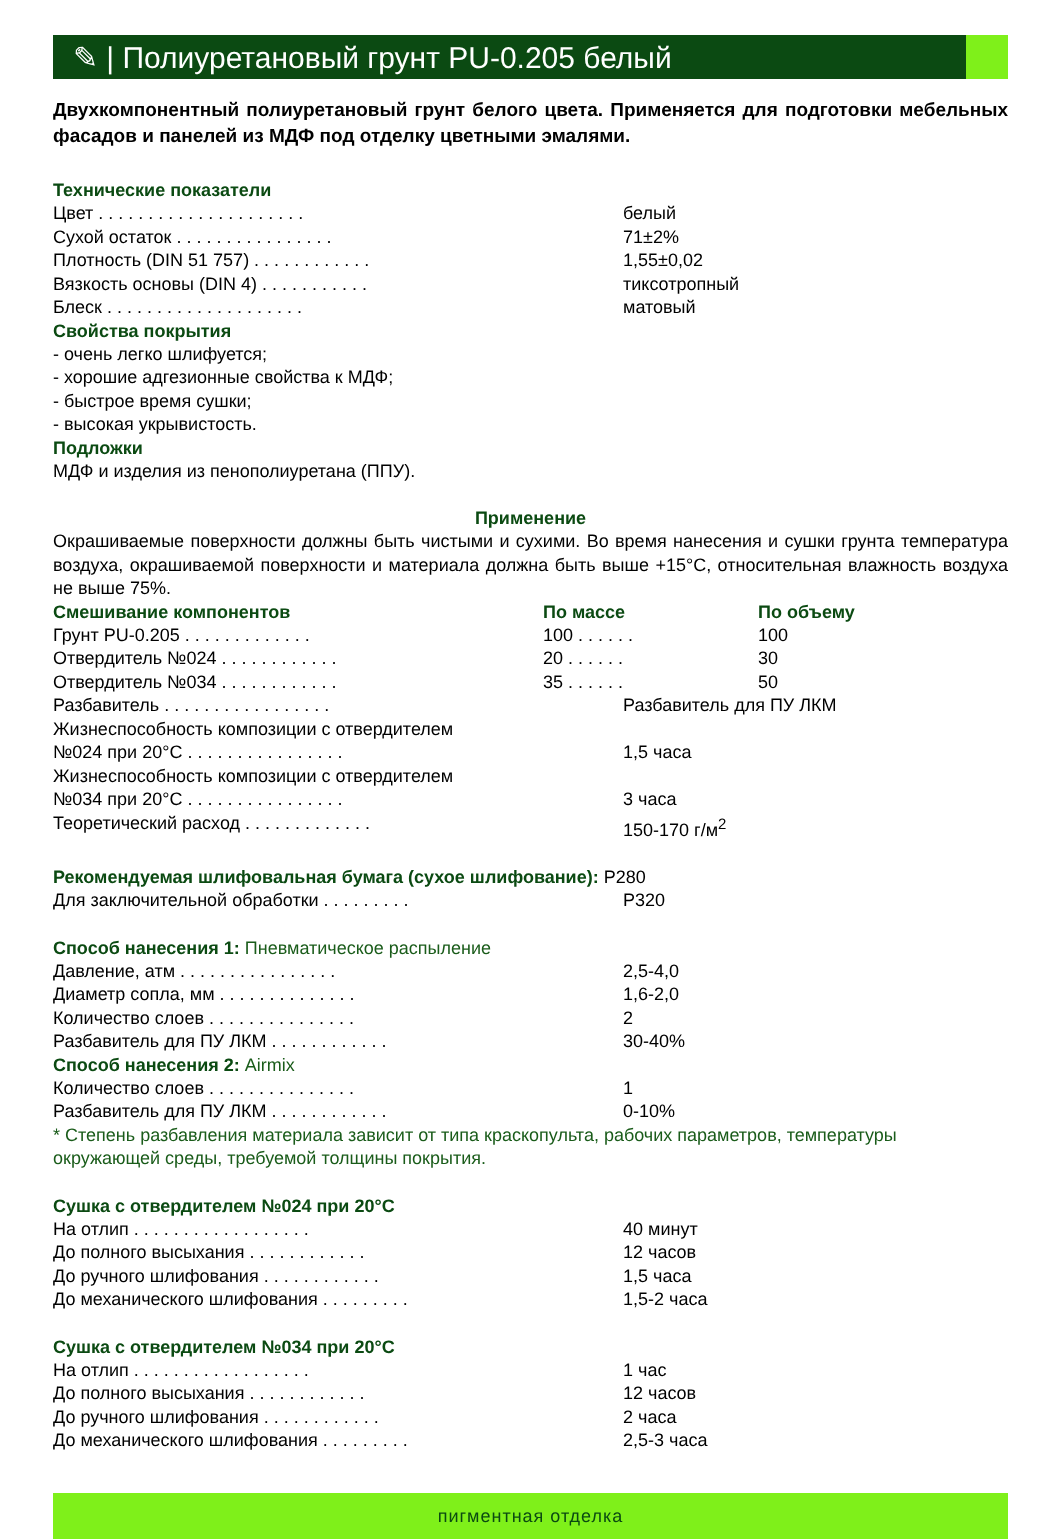✎ | Полиуретановый грунт PU-0.205 белый
Двухкомпонентный полиуретановый грунт белого цвета. Применяется для подготовки мебельных фасадов и панелей из МДФ под отделку цветными эмалями.
Технические показатели
| Цвет . . . . . . . . . . . . . . . . . . . . . | белый |
| Сухой остаток . . . . . . . . . . . . . . . . | 71±2% |
| Плотность (DIN 51 757) . . . . . . . . . . . . | 1,55±0,02 |
| Вязкость основы (DIN 4) . . . . . . . . . . . | тиксотропный |
| Блеск . . . . . . . . . . . . . . . . . . . . | матовый |
Свойства покрытия
- очень легко шлифуется;
- хорошие адгезионные свойства к МДФ;
- быстрое время сушки;
- высокая укрывистость.
Подложки
МДФ и изделия из пенополиуретана (ППУ).
Применение
Окрашиваемые поверхности должны быть чистыми и сухими. Во время нанесения и сушки грунта температура воздуха, окрашиваемой поверхности и материала должна быть выше +15°С, относительная влажность воздуха не выше 75%.
| Смешивание компонентов | По массе | По объему |
| Грунт PU-0.205 . . . . . . . . . . . . . | 100 . . . . . . | 100 |
| Отвердитель №024 . . . . . . . . . . . . | 20 . . . . . . | 30 |
| Отвердитель №034 . . . . . . . . . . . . | 35 . . . . . . | 50 |
| Разбавитель . . . . . . . . . . . . . . . . . | Разбавитель для ПУ ЛКМ |
| Жизнеспособность композиции с отвердителем | |
| №024 при 20°С . . . . . . . . . . . . . . . . | 1,5 часа |
| Жизнеспособность композиции с отвердителем | |
| №034 при 20°С . . . . . . . . . . . . . . . . | 3 часа |
| Теоретический расход . . . . . . . . . . . . . | 150-170 г/м<sup>2</sup> |
Рекомендуемая шлифовальная бумага (сухое шлифование): P280
| Для заключительной обработки . . . . . . . . . | P320 |
Способ нанесения 1: Пневматическое распыление
| Давление, атм . . . . . . . . . . . . . . . . | 2,5-4,0 |
| Диаметр сопла, мм . . . . . . . . . . . . . . | 1,6-2,0 |
| Количество слоев . . . . . . . . . . . . . . . | 2 |
| Разбавитель для ПУ ЛКМ . . . . . . . . . . . . | 30-40% |
Способ нанесения 2: Airmix
| Количество слоев . . . . . . . . . . . . . . . | 1 |
| Разбавитель для ПУ ЛКМ . . . . . . . . . . . . | 0-10% |
* Степень разбавления материала зависит от типа краскопульта, рабочих параметров, температуры окружающей среды, требуемой толщины покрытия.
Сушка с отвердителем №024 при 20°С
| На отлип . . . . . . . . . . . . . . . . . . | 40 минут |
| До полного высыхания . . . . . . . . . . . . | 12 часов |
| До ручного шлифования . . . . . . . . . . . . | 1,5 часа |
| До механического шлифования . . . . . . . . . | 1,5-2 часа |
Сушка с отвердителем №034 при 20°С
| На отлип . . . . . . . . . . . . . . . . . . | 1 час |
| До полного высыхания . . . . . . . . . . . . | 12 часов |
| До ручного шлифования . . . . . . . . . . . . | 2 часа |
| До механического шлифования . . . . . . . . . | 2,5-3 часа |
пигментная отделка